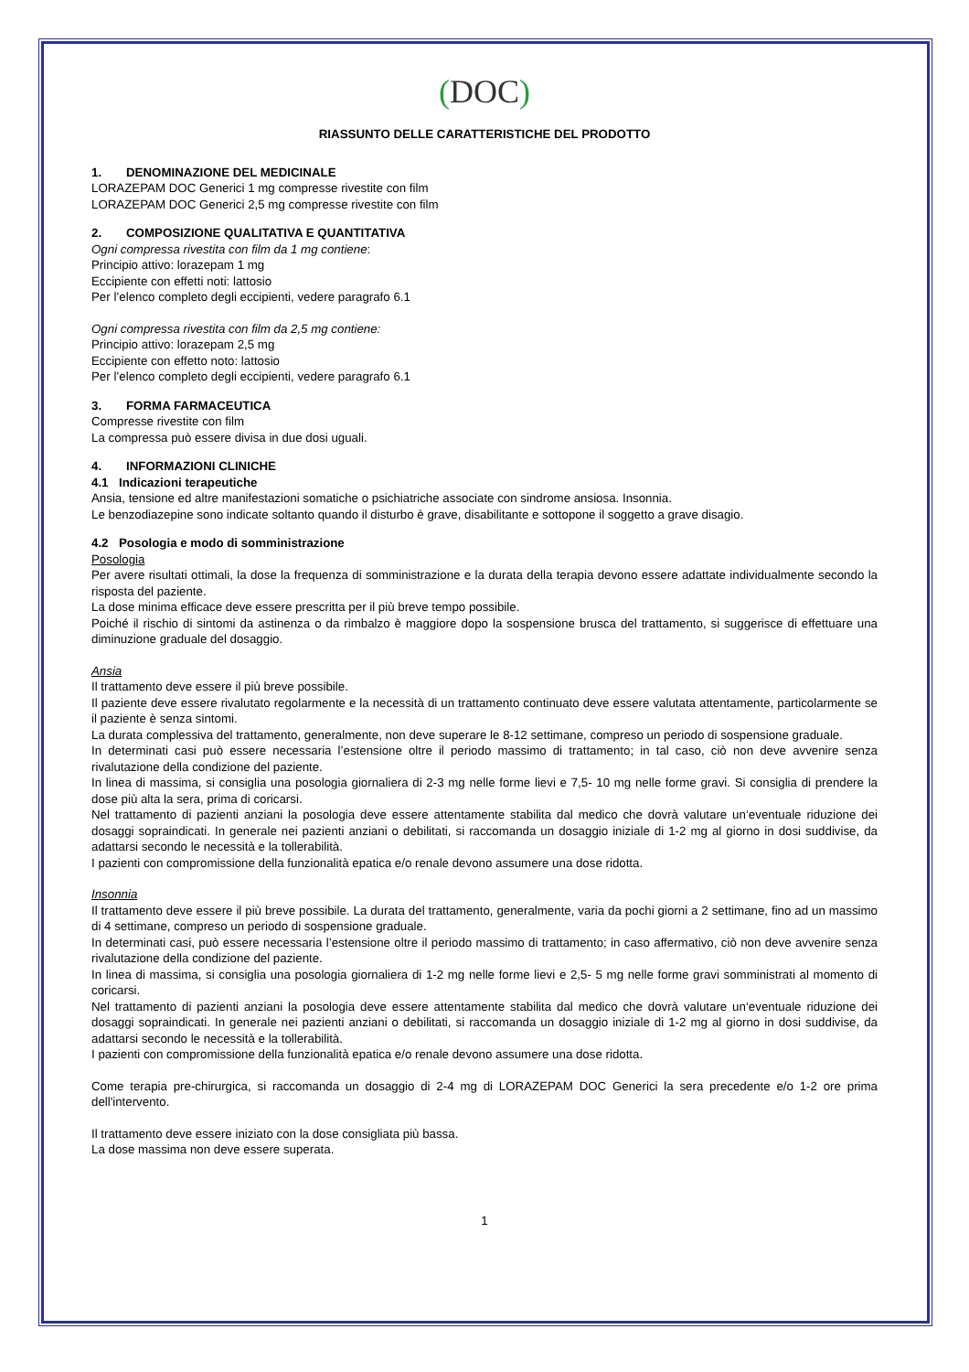(DOC)
RIASSUNTO DELLE CARATTERISTICHE DEL PRODOTTO
1. DENOMINAZIONE DEL MEDICINALE
LORAZEPAM DOC Generici 1 mg compresse rivestite con film
LORAZEPAM DOC Generici 2,5 mg compresse rivestite con film
2. COMPOSIZIONE QUALITATIVA E QUANTITATIVA
Ogni compressa rivestita con film da 1 mg contiene:
Principio attivo: lorazepam 1 mg
Eccipiente con effetti noti: lattosio
Per l’elenco completo degli eccipienti, vedere paragrafo 6.1
Ogni compressa rivestita con film da 2,5 mg contiene:
Principio attivo: lorazepam 2,5 mg
Eccipiente con effetto noto: lattosio
Per l’elenco completo degli eccipienti, vedere paragrafo 6.1
3. FORMA FARMACEUTICA
Compresse rivestite con film
La compressa può essere divisa in due dosi uguali.
4. INFORMAZIONI CLINICHE
4.1 Indicazioni terapeutiche
Ansia, tensione ed altre manifestazioni somatiche o psichiatriche associate con sindrome ansiosa. Insonnia.
Le benzodiazepine sono indicate soltanto quando il disturbo è grave, disabilitante e sottopone il soggetto a grave disagio.
4.2 Posologia e modo di somministrazione
Posologia
Per avere risultati ottimali, la dose la frequenza di somministrazione e la durata della terapia devono essere adattate individualmente secondo la risposta del paziente.
La dose minima efficace deve essere prescritta per il più breve tempo possibile.
Poiché il rischio di sintomi da astinenza o da rimbalzo è maggiore dopo la sospensione brusca del trattamento, si suggerisce di effettuare una diminuzione graduale del dosaggio.
Ansia
Il trattamento deve essere il più breve possibile.
Il paziente deve essere rivalutato regolarmente e la necessità di un trattamento continuato deve essere valutata attentamente, particolarmente se il paziente è senza sintomi.
La durata complessiva del trattamento, generalmente, non deve superare le 8-12 settimane, compreso un periodo di sospensione graduale.
In determinati casi può essere necessaria l’estensione oltre il periodo massimo di trattamento; in tal caso, ciò non deve avvenire senza rivalutazione della condizione del paziente.
In linea di massima, si consiglia una posologia giornaliera di 2-3 mg nelle forme lievi e 7,5- 10 mg nelle forme gravi. Si consiglia di prendere la dose più alta la sera, prima di coricarsi.
Nel trattamento di pazienti anziani la posologia deve essere attentamente stabilita dal medico che dovrà valutare un‘eventuale riduzione dei dosaggi sopraindicati. In generale nei pazienti anziani o debilitati, si raccomanda un dosaggio iniziale di 1-2 mg al giorno in dosi suddivise, da adattarsi secondo le necessità e la tollerabilità.
I pazienti con compromissione della funzionalità epatica e/o renale devono assumere una dose ridotta.
Insonnia
Il trattamento deve essere il più breve possibile. La durata del trattamento, generalmente, varia da pochi giorni a 2 settimane, fino ad un massimo di 4 settimane, compreso un periodo di sospensione graduale.
In determinati casi, può essere necessaria l’estensione oltre il periodo massimo di trattamento; in caso affermativo, ciò non deve avvenire senza rivalutazione della condizione del paziente.
In linea di massima, si consiglia una posologia giornaliera di 1-2 mg nelle forme lievi e 2,5- 5 mg nelle forme gravi somministrati al momento di coricarsi.
Nel trattamento di pazienti anziani la posologia deve essere attentamente stabilita dal medico che dovrà valutare un‘eventuale riduzione dei dosaggi sopraindicati. In generale nei pazienti anziani o debilitati, si raccomanda un dosaggio iniziale di 1-2 mg al giorno in dosi suddivise, da adattarsi secondo le necessità e la tollerabilità.
I pazienti con compromissione della funzionalità epatica e/o renale devono assumere una dose ridotta.
Come terapia pre-chirurgica, si raccomanda un dosaggio di 2-4 mg di LORAZEPAM DOC Generici la sera precedente e/o 1-2 ore prima dell'intervento.
Il trattamento deve essere iniziato con la dose consigliata più bassa.
La dose massima non deve essere superata.
1